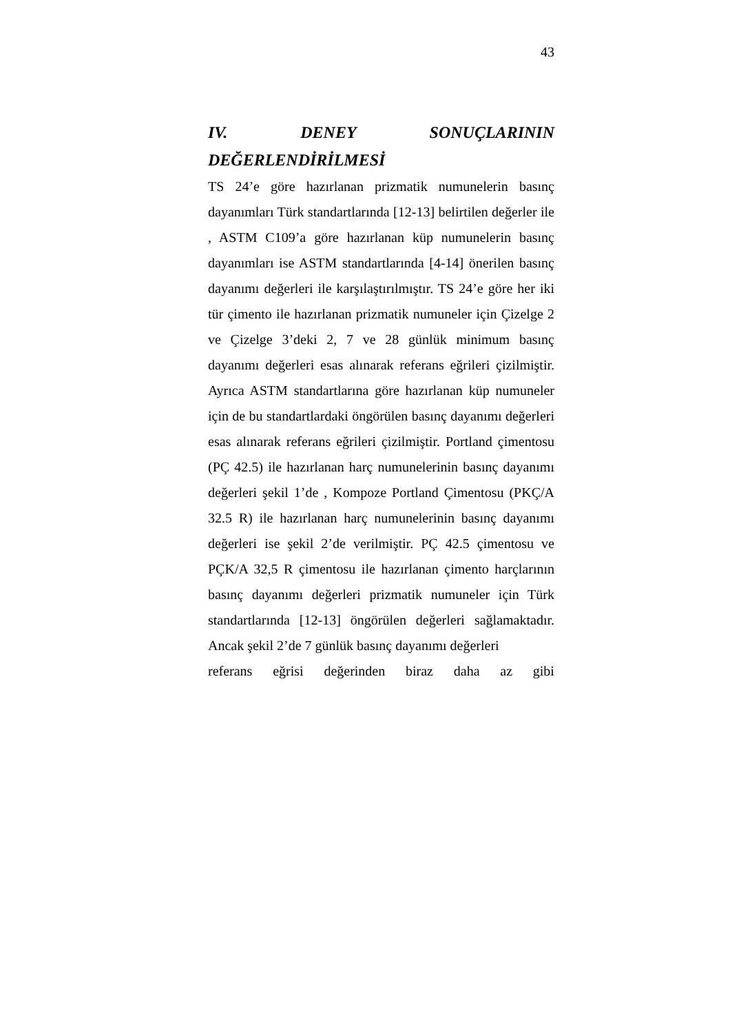43
IV. DENEY SONUÇLARININ
DEĞERLENDİRİLMESİ
TS 24’e göre hazırlanan prizmatik numunelerin basınç dayanımları Türk standartlarında [12-13] belirtilen değerler ile , ASTM C109’a göre hazırlanan küp numunelerin basınç dayanımları ise ASTM standartlarında [4-14] önerilen basınç dayanımı değerleri ile karşılaştırılmıştır. TS 24’e göre her iki tür çimento ile hazırlanan prizmatik numuneler için Çizelge 2 ve Çizelge 3’deki 2, 7 ve 28 günlük minimum basınç dayanımı değerleri esas alınarak referans eğrileri çizilmiştir. Ayrıca ASTM standartlarına göre hazırlanan küp numuneler için de bu standartlardaki öngörülen basınç dayanımı değerleri esas alınarak referans eğrileri çizilmiştir. Portland çimentosu (PÇ 42.5) ile hazırlanan harç numunelerinin basınç dayanımı değerleri şekil 1’de , Kompoze Portland Çimentosu (PKÇ/A 32.5 R) ile hazırlanan harç numunelerinin basınç dayanımı değerleri ise şekil 2’de verilmiştir. PÇ 42.5 çimentosu ve PÇK/A 32,5 R çimentosu ile hazırlanan çimento harçlarının basınç dayanımı değerleri prizmatik numuneler için Türk standartlarında [12-13] öngörülen değerleri sağlamaktadır. Ancak şekil 2’de 7 günlük basınç dayanımı değerleri
referans eğrisi değerinden biraz daha az gibi